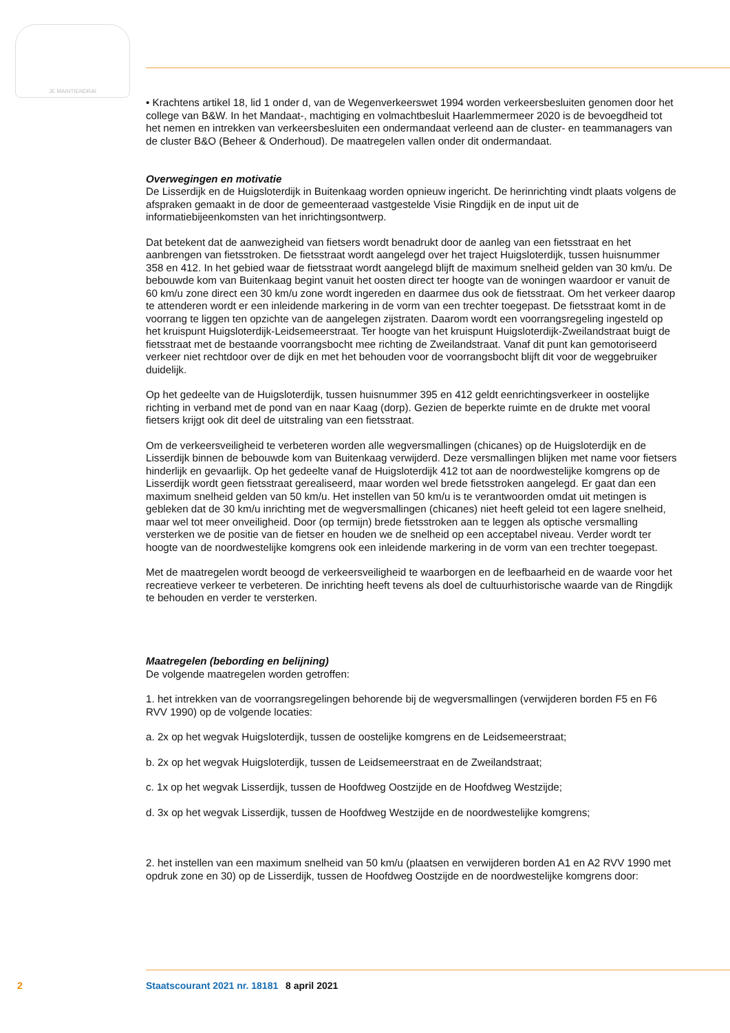JE MAINTIENDRAI
• Krachtens artikel 18, lid 1 onder d, van de Wegenverkeerswet 1994 worden verkeersbesluiten genomen door het college van B&W. In het Mandaat-, machtiging en volmachtbesluit Haarlemmermeer 2020 is de bevoegdheid tot het nemen en intrekken van verkeersbesluiten een ondermandaat verleend aan de cluster- en teammanagers van de cluster B&O (Beheer & Onderhoud). De maatregelen vallen onder dit ondermandaat.
Overwegingen en motivatie
De Lisserdijk en de Huigsloterdijk in Buitenkaag worden opnieuw ingericht. De herinrichting vindt plaats volgens de afspraken gemaakt in de door de gemeenteraad vastgestelde Visie Ringdijk en de input uit de informatiebijeenkomsten van het inrichtingsontwerp.
Dat betekent dat de aanwezigheid van fietsers wordt benadrukt door de aanleg van een fietsstraat en het aanbrengen van fietsstroken. De fietsstraat wordt aangelegd over het traject Huigsloterdijk, tussen huisnummer 358 en 412. In het gebied waar de fietsstraat wordt aangelegd blijft de maximum snelheid gelden van 30 km/u. De bebouwde kom van Buitenkaag begint vanuit het oosten direct ter hoogte van de woningen waardoor er vanuit de 60 km/u zone direct een 30 km/u zone wordt ingereden en daarmee dus ook de fietsstraat. Om het verkeer daarop te attenderen wordt er een inleidende markering in de vorm van een trechter toegepast. De fietsstraat komt in de voorrang te liggen ten opzichte van de aangelegen zijstraten. Daarom wordt een voorrangsregeling ingesteld op het kruispunt Huigsloterdijk-Leidsemeerstraat. Ter hoogte van het kruispunt Huigsloterdijk-Zweilandstraat buigt de fietsstraat met de bestaande voorrangsbocht mee richting de Zweilandstraat. Vanaf dit punt kan gemotoriseerd verkeer niet rechtdoor over de dijk en met het behouden voor de voorrangsbocht blijft dit voor de weggebruiker duidelijk.
Op het gedeelte van de Huigsloterdijk, tussen huisnummer 395 en 412 geldt eenrichtingsverkeer in oostelijke richting in verband met de pond van en naar Kaag (dorp). Gezien de beperkte ruimte en de drukte met vooral fietsers krijgt ook dit deel de uitstraling van een fietsstraat.
Om de verkeersveiligheid te verbeteren worden alle wegversmallingen (chicanes) op de Huigsloterdijk en de Lisserdijk binnen de bebouwde kom van Buitenkaag verwijderd. Deze versmallingen blijken met name voor fietsers hinderlijk en gevaarlijk. Op het gedeelte vanaf de Huigsloterdijk 412 tot aan de noordwestelijke komgrens op de Lisserdijk wordt geen fietsstraat gerealiseerd, maar worden wel brede fietsstroken aangelegd. Er gaat dan een maximum snelheid gelden van 50 km/u. Het instellen van 50 km/u is te verantwoorden omdat uit metingen is gebleken dat de 30 km/u inrichting met de wegversmallingen (chicanes) niet heeft geleid tot een lagere snelheid, maar wel tot meer onveiligheid. Door (op termijn) brede fietsstroken aan te leggen als optische versmalling versterken we de positie van de fietser en houden we de snelheid op een acceptabel niveau. Verder wordt ter hoogte van de noordwestelijke komgrens ook een inleidende markering in de vorm van een trechter toegepast.
Met de maatregelen wordt beoogd de verkeersveiligheid te waarborgen en de leefbaarheid en de waarde voor het recreatieve verkeer te verbeteren. De inrichting heeft tevens als doel de cultuurhistorische waarde van de Ringdijk te behouden en verder te versterken.
Maatregelen (bebording en belijning)
De volgende maatregelen worden getroffen:
1. het intrekken van de voorrangsregelingen behorende bij de wegversmallingen (verwijderen borden F5 en F6 RVV 1990) op de volgende locaties:
a. 2x op het wegvak Huigsloterdijk, tussen de oostelijke komgrens en de Leidsemeerstraat;
b. 2x op het wegvak Huigsloterdijk, tussen de Leidsemeerstraat en de Zweilandstraat;
c. 1x op het wegvak Lisserdijk, tussen de Hoofdweg Oostzijde en de Hoofdweg Westzijde;
d. 3x op het wegvak Lisserdijk, tussen de Hoofdweg Westzijde en de noordwestelijke komgrens;
2. het instellen van een maximum snelheid van 50 km/u (plaatsen en verwijderen borden A1 en A2 RVV 1990 met opdruk zone en 30) op de Lisserdijk, tussen de Hoofdweg Oostzijde en de noordwestelijke komgrens door:
2 Staatscourant 2021 nr. 18181 8 april 2021